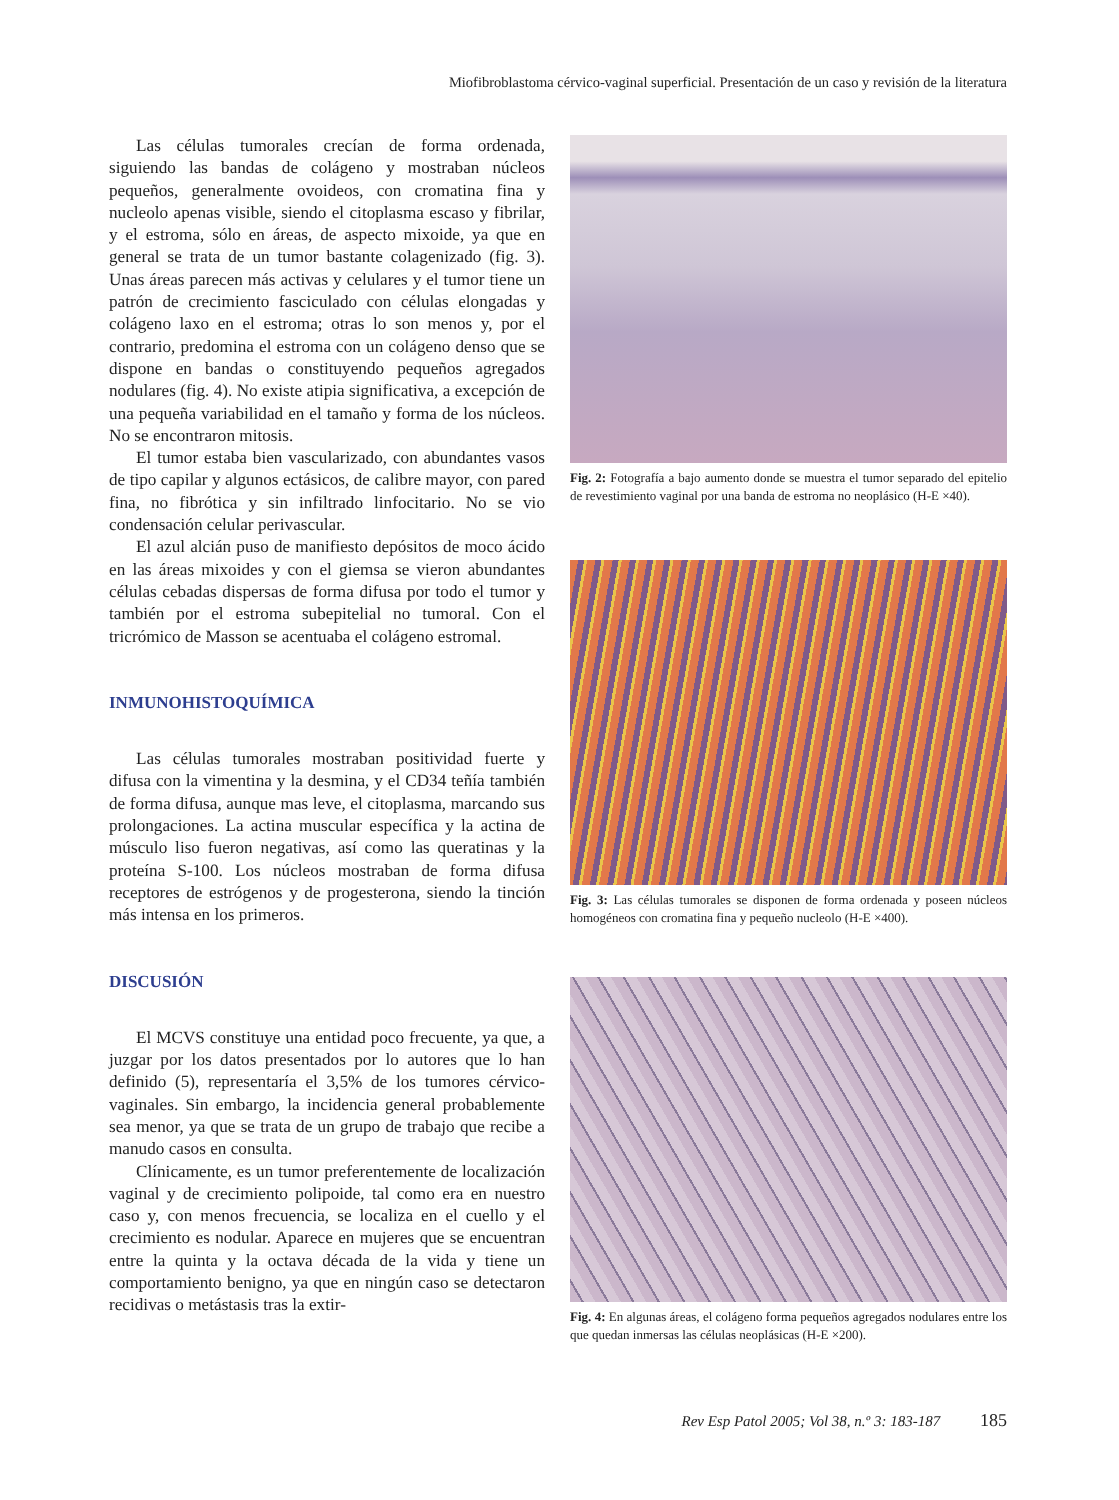Miofibroblastoma cérvico-vaginal superficial. Presentación de un caso y revisión de la literatura
Las células tumorales crecían de forma ordenada, siguiendo las bandas de colágeno y mostraban núcleos pequeños, generalmente ovoideos, con cromatina fina y nucleolo apenas visible, siendo el citoplasma escaso y fibrilar, y el estroma, sólo en áreas, de aspecto mixoide, ya que en general se trata de un tumor bastante colagenizado (fig. 3). Unas áreas parecen más activas y celulares y el tumor tiene un patrón de crecimiento fasciculado con células elongadas y colágeno laxo en el estroma; otras lo son menos y, por el contrario, predomina el estroma con un colágeno denso que se dispone en bandas o constituyendo pequeños agregados nodulares (fig. 4). No existe atipia significativa, a excepción de una pequeña variabilidad en el tamaño y forma de los núcleos. No se encontraron mitosis.
El tumor estaba bien vascularizado, con abundantes vasos de tipo capilar y algunos ectásicos, de calibre mayor, con pared fina, no fibrótica y sin infiltrado linfocitario. No se vio condensación celular perivascular.
El azul alcián puso de manifiesto depósitos de moco ácido en las áreas mixoides y con el giemsa se vieron abundantes células cebadas dispersas de forma difusa por todo el tumor y también por el estroma subepitelial no tumoral. Con el tricrómico de Masson se acentuaba el colágeno estromal.
INMUNOHISTOQUÍMICA
Las células tumorales mostraban positividad fuerte y difusa con la vimentina y la desmina, y el CD34 teñía también de forma difusa, aunque mas leve, el citoplasma, marcando sus prolongaciones. La actina muscular específica y la actina de músculo liso fueron negativas, así como las queratinas y la proteína S-100. Los núcleos mostraban de forma difusa receptores de estrógenos y de progesterona, siendo la tinción más intensa en los primeros.
DISCUSIÓN
El MCVS constituye una entidad poco frecuente, ya que, a juzgar por los datos presentados por lo autores que lo han definido (5), representaría el 3,5% de los tumores cérvico-vaginales. Sin embargo, la incidencia general probablemente sea menor, ya que se trata de un grupo de trabajo que recibe a manudo casos en consulta.
Clínicamente, es un tumor preferentemente de localización vaginal y de crecimiento polipoide, tal como era en nuestro caso y, con menos frecuencia, se localiza en el cuello y el crecimiento es nodular. Aparece en mujeres que se encuentran entre la quinta y la octava década de la vida y tiene un comportamiento benigno, ya que en ningún caso se detectaron recidivas o metástasis tras la extir-
Fig. 2: Fotografía a bajo aumento donde se muestra el tumor separado del epitelio de revestimiento vaginal por una banda de estroma no neoplásico (H-E ×40).
Fig. 3: Las células tumorales se disponen de forma ordenada y poseen núcleos homogéneos con cromatina fina y pequeño nucleolo (H-E ×400).
Fig. 4: En algunas áreas, el colágeno forma pequeños agregados nodulares entre los que quedan inmersas las células neoplásicas (H-E ×200).
Rev Esp Patol 2005; Vol 38, n.º 3: 183-187 185